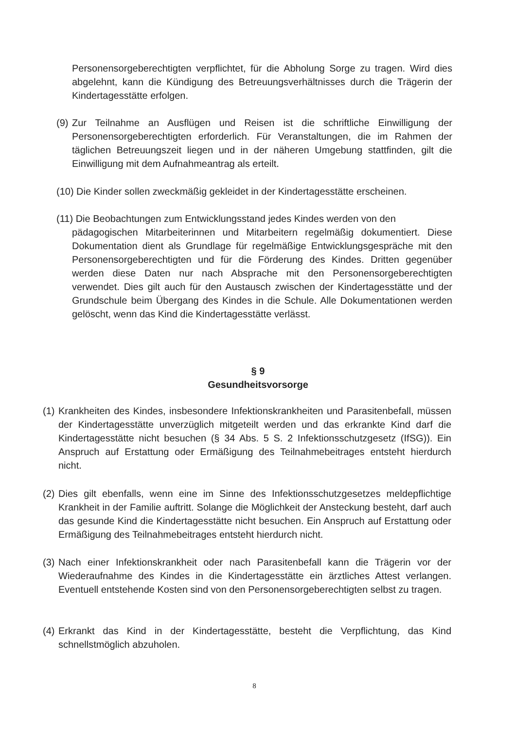Personensorgeberechtigten verpflichtet, für die Abholung Sorge zu tragen. Wird dies abgelehnt, kann die Kündigung des Betreuungsverhältnisses durch die Trägerin der Kindertagesstätte erfolgen.
(9)
Zur Teilnahme an Ausflügen und Reisen ist die schriftliche Einwilligung der Personensorgeberechtigten erforderlich. Für Veranstaltungen, die im Rahmen der täglichen Betreuungszeit liegen und in der näheren Umgebung stattfinden, gilt die Einwilligung mit dem Aufnahmeantrag als erteilt.
(10) Die Kinder sollen zweckmäßig gekleidet in der Kindertagesstätte erscheinen.
(11) Die Beobachtungen zum Entwicklungsstand jedes Kindes werden von den
pädagogischen Mitarbeiterinnen und Mitarbeitern regelmäßig dokumentiert. Diese Dokumentation dient als Grundlage für regelmäßige Entwicklungsgespräche mit den Personensorgeberechtigten und für die Förderung des Kindes. Dritten gegenüber werden diese Daten nur nach Absprache mit den Personensorgeberechtigten verwendet. Dies gilt auch für den Austausch zwischen der Kindertagesstätte und der Grundschule beim Übergang des Kindes in die Schule. Alle Dokumentationen werden gelöscht, wenn das Kind die Kindertagesstätte verlässt.
§ 9
Gesundheitsvorsorge
(1)
Krankheiten des Kindes, insbesondere Infektionskrankheiten und Parasitenbefall, müssen der Kindertagesstätte unverzüglich mitgeteilt werden und das erkrankte Kind darf die Kindertagesstätte nicht besuchen (§ 34 Abs. 5 S. 2 Infektionsschutzgesetz (IfSG)). Ein Anspruch auf Erstattung oder Ermäßigung des Teilnahmebeitrages entsteht hierdurch nicht.
(2)
Dies gilt ebenfalls, wenn eine im Sinne des Infektionsschutzgesetzes meldepflichtige Krankheit in der Familie auftritt. Solange die Möglichkeit der Ansteckung besteht, darf auch das gesunde Kind die Kindertagesstätte nicht besuchen. Ein Anspruch auf Erstattung oder Ermäßigung des Teilnahmebeitrages entsteht hierdurch nicht.
(3)
Nach einer Infektionskrankheit oder nach Parasitenbefall kann die Trägerin vor der Wiederaufnahme des Kindes in die Kindertagesstätte ein ärztliches Attest verlangen. Eventuell entstehende Kosten sind von den Personensorgeberechtigten selbst zu tragen.
(4)
Erkrankt das Kind in der Kindertagesstätte, besteht die Verpflichtung, das Kind schnellstmöglich abzuholen.
8